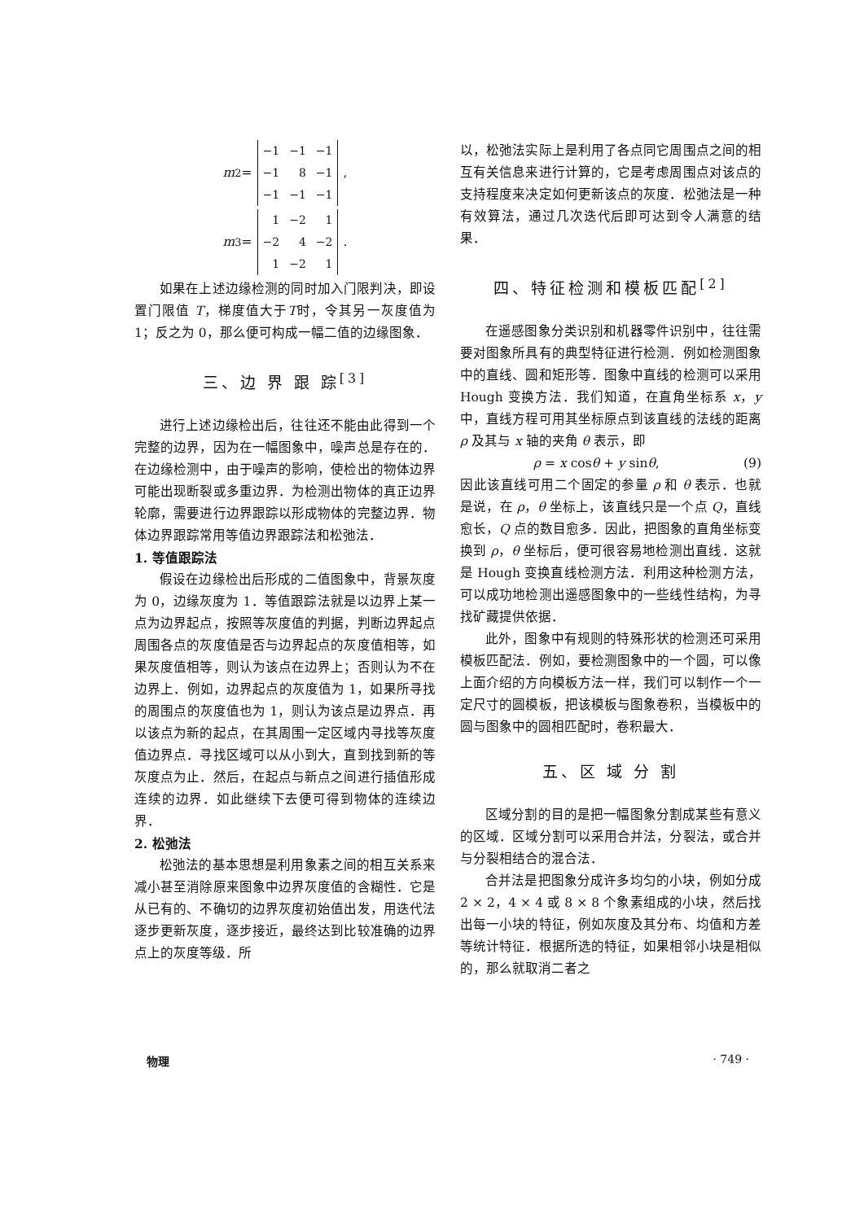m<sub>2</sub> =
| −1 | −1 | −1 |
| −1 | 8 | −1 |
| −1 | −1 | −1 |
,
m<sub>3</sub> =
| 1 | −2 | 1 |
| −2 | 4 | −2 |
| 1 | −2 | 1 |
.
如果在上述边缘检测的同时加入门限判决，即设置门限值 T，梯度值大于T时，令其另一灰度值为 1；反之为 0，那么便可构成一幅二值的边缘图象．
三、边 界 跟 踪<sup>[3]</sup>
进行上述边缘检出后，往往还不能由此得到一个完整的边界，因为在一幅图象中，噪声总是存在的．在边缘检测中，由于噪声的影响，使检出的物体边界可能出现断裂或多重边界．为检测出物体的真正边界轮廓，需要进行边界跟踪以形成物体的完整边界．物体边界跟踪常用等值边界跟踪法和松弛法．
1. 等值跟踪法
假设在边缘检出后形成的二值图象中，背景灰度为 0，边缘灰度为 1．等值跟踪法就是以边界上某一点为边界起点，按照等灰度值的判据，判断边界起点周围各点的灰度值是否与边界起点的灰度值相等，如果灰度值相等，则认为该点在边界上；否则认为不在边界上．例如，边界起点的灰度值为 1，如果所寻找的周围点的灰度值也为 1，则认为该点是边界点．再以该点为新的起点，在其周围一定区域内寻找等灰度值边界点．寻找区域可以从小到大，直到找到新的等灰度点为止．然后，在起点与新点之间进行插值形成连续的边界．如此继续下去便可得到物体的连续边界．
2. 松弛法
松弛法的基本思想是利用象素之间的相互关系来减小甚至消除原来图象中边界灰度值的含糊性．它是从已有的、不确切的边界灰度初始值出发，用迭代法逐步更新灰度，逐步接近，最终达到比较准确的边界点上的灰度等级．所
以，松弛法实际上是利用了各点同它周围点之间的相互有关信息来进行计算的，它是考虑周围点对该点的支持程度来决定如何更新该点的灰度．松弛法是一种有效算法，通过几次迭代后即可达到令人满意的结果．
四、特征检测和模板匹配<sup>[2]</sup>
在遥感图象分类识别和机器零件识别中，往往需要对图象所具有的典型特征进行检测．例如检测图象中的直线、圆和矩形等．图象中直线的检测可以采用 Hough 变换方法．我们知道，在直角坐标系 x，y 中，直线方程可用其坐标原点到该直线的法线的距离 ρ 及其与 x 轴的夹角 θ 表示，即
ρ = x cosθ + y sinθ, (9)
因此该直线可用二个固定的参量 ρ 和 θ 表示．也就是说，在 ρ，θ 坐标上，该直线只是一个点 Q，直线愈长，Q 点的数目愈多．因此，把图象的直角坐标变换到 ρ，θ 坐标后，便可很容易地检测出直线．这就是 Hough 变换直线检测方法．利用这种检测方法，可以成功地检测出遥感图象中的一些线性结构，为寻找矿藏提供依据．
此外，图象中有规则的特殊形状的检测还可采用模板匹配法．例如，要检测图象中的一个圆，可以像上面介绍的方向模板方法一样，我们可以制作一个一定尺寸的圆模板，把该模板与图象卷积，当模板中的圆与图象中的圆相匹配时，卷积最大．
五、区 域 分 割
区域分割的目的是把一幅图象分割成某些有意义的区域．区域分割可以采用合并法，分裂法，或合并与分裂相结合的混合法．
合并法是把图象分成许多均匀的小块，例如分成 2 × 2，4 × 4 或 8 × 8 个象素组成的小块，然后找出每一小块的特征，例如灰度及其分布、均值和方差等统计特征．根据所选的特征，如果相邻小块是相似的，那么就取消二者之
物理 · 749 ·